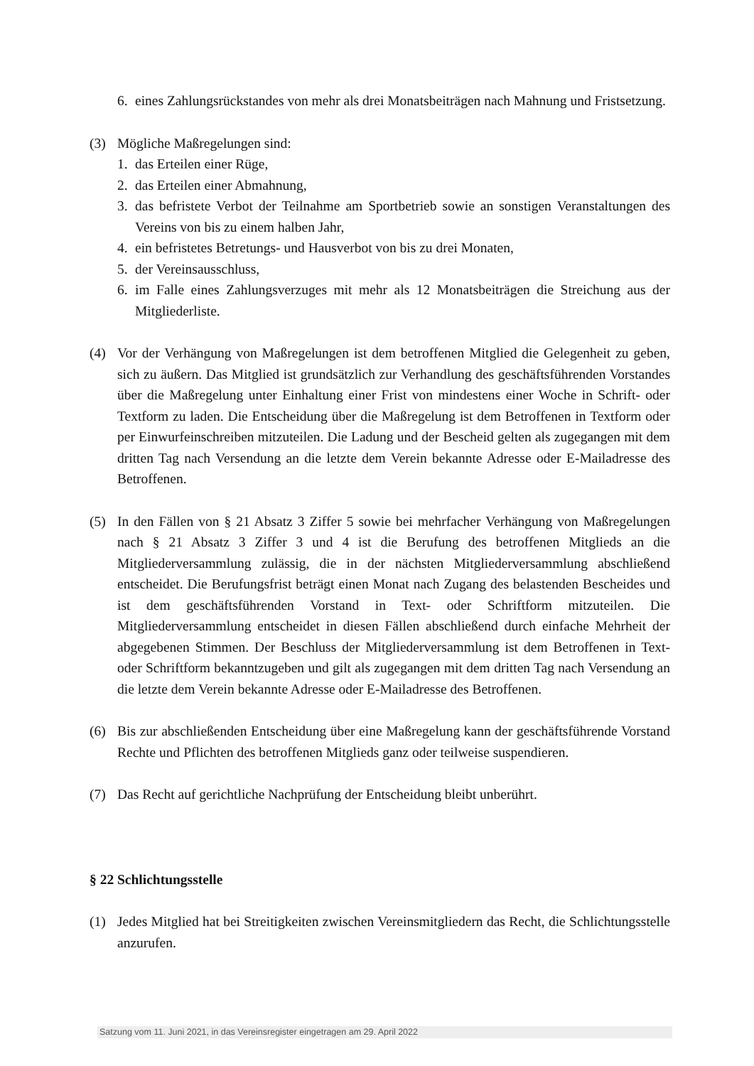6. eines Zahlungsrückstandes von mehr als drei Monatsbeiträgen nach Mahnung und Fristsetzung.
(3) Mögliche Maßregelungen sind:
1. das Erteilen einer Rüge,
2. das Erteilen einer Abmahnung,
3. das befristete Verbot der Teilnahme am Sportbetrieb sowie an sonstigen Veranstaltungen des Vereins von bis zu einem halben Jahr,
4. ein befristetes Betretungs- und Hausverbot von bis zu drei Monaten,
5. der Vereinsausschluss,
6. im Falle eines Zahlungsverzuges mit mehr als 12 Monatsbeiträgen die Streichung aus der Mitgliederliste.
(4) Vor der Verhängung von Maßregelungen ist dem betroffenen Mitglied die Gelegenheit zu geben, sich zu äußern. Das Mitglied ist grundsätzlich zur Verhandlung des geschäftsführenden Vorstandes über die Maßregelung unter Einhaltung einer Frist von mindestens einer Woche in Schrift- oder Textform zu laden. Die Entscheidung über die Maßregelung ist dem Betroffenen in Textform oder per Einwurfeinschreiben mitzuteilen. Die Ladung und der Bescheid gelten als zugegangen mit dem dritten Tag nach Versendung an die letzte dem Verein bekannte Adresse oder E-Mailadresse des Betroffenen.
(5) In den Fällen von § 21 Absatz 3 Ziffer 5 sowie bei mehrfacher Verhängung von Maßregelungen nach § 21 Absatz 3 Ziffer 3 und 4 ist die Berufung des betroffenen Mitglieds an die Mitgliederversammlung zulässig, die in der nächsten Mitgliederversammlung abschließend entscheidet. Die Berufungsfrist beträgt einen Monat nach Zugang des belastenden Bescheides und ist dem geschäftsführenden Vorstand in Text- oder Schriftform mitzuteilen. Die Mitgliederversammlung entscheidet in diesen Fällen abschließend durch einfache Mehrheit der abgegebenen Stimmen. Der Beschluss der Mitgliederversammlung ist dem Betroffenen in Text- oder Schriftform bekanntzugeben und gilt als zugegangen mit dem dritten Tag nach Versendung an die letzte dem Verein bekannte Adresse oder E-Mailadresse des Betroffenen.
(6) Bis zur abschließenden Entscheidung über eine Maßregelung kann der geschäftsführende Vorstand Rechte und Pflichten des betroffenen Mitglieds ganz oder teilweise suspendieren.
(7) Das Recht auf gerichtliche Nachprüfung der Entscheidung bleibt unberührt.
§ 22 Schlichtungsstelle
(1) Jedes Mitglied hat bei Streitigkeiten zwischen Vereinsmitgliedern das Recht, die Schlichtungsstelle anzurufen.
Satzung vom 11. Juni 2021, in das Vereinsregister eingetragen am 29. April 2022